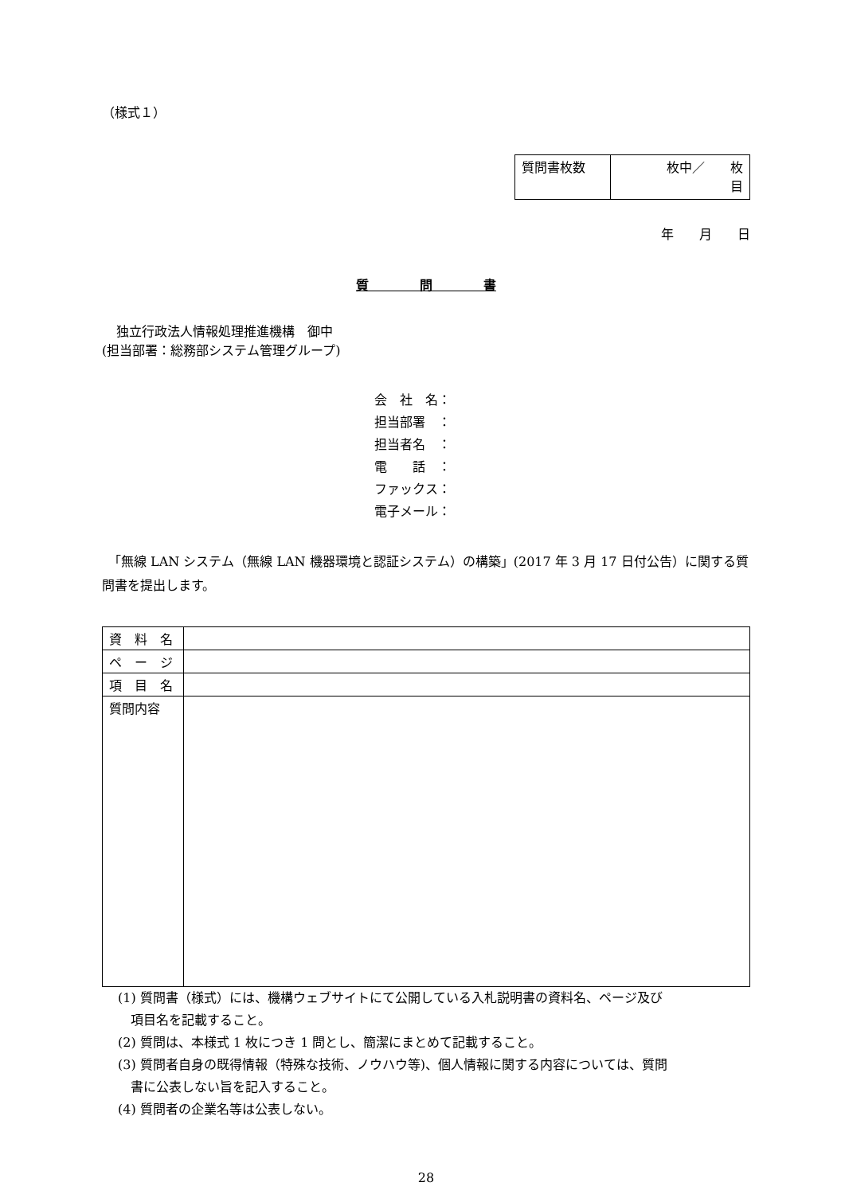（様式１）
| 質問書枚数 | 枚中／ 枚 目 |
年　　月　　日
質　　　　問　　　　書
独立行政法人情報処理推進機構　御中
(担当部署：総務部システム管理グループ)
会　社　名：
担当部署　：
担当者名　：
電　　話　：
ファックス：
電子メール：
　「無線 LAN システム（無線 LAN 機器環境と認証システム）の構築」(2017 年 3 月 17 日付公告）に関する質問書を提出します。
| 資 料 名 | |
| ペ ー ジ | |
| 項 目 名 | |
| 質問内容 | |
(1) 質問書（様式）には、機構ウェブサイトにて公開している入札説明書の資料名、ページ及び
　項目名を記載すること。
(2) 質問は、本様式 1 枚につき 1 問とし、簡潔にまとめて記載すること。
(3) 質問者自身の既得情報（特殊な技術、ノウハウ等)、個人情報に関する内容については、質問
　書に公表しない旨を記入すること。
(4) 質問者の企業名等は公表しない。
28